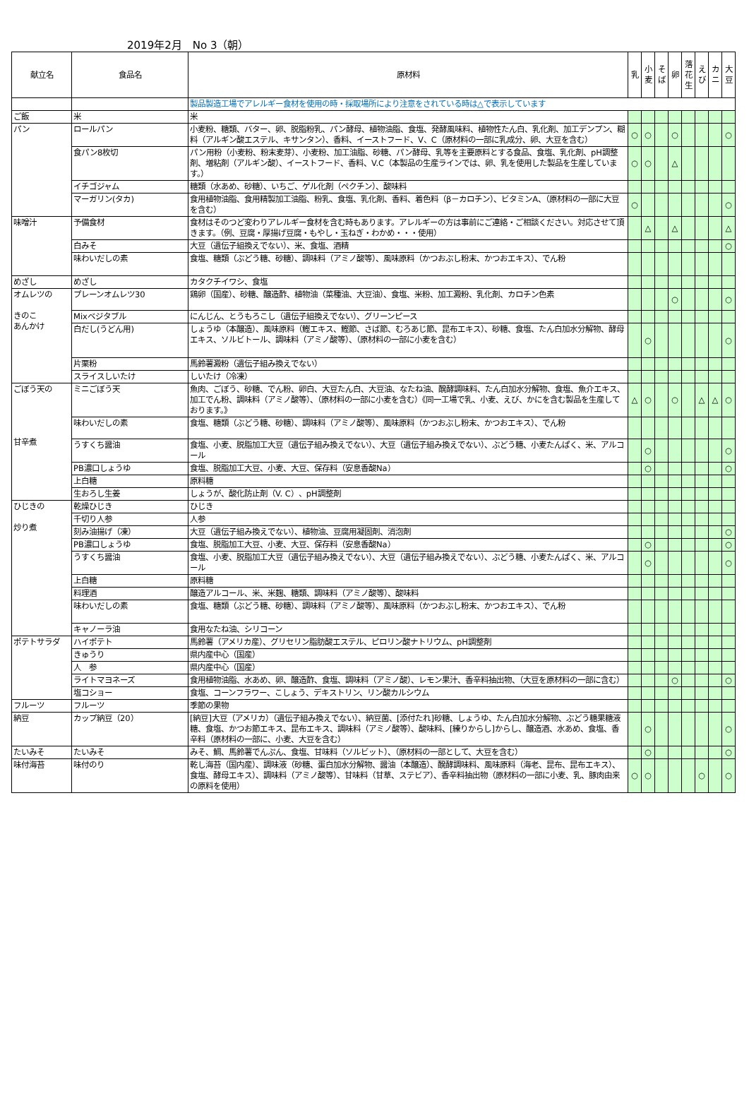2019年2月　No 3（朝）
| 献立名 | 食品名 | 原材料 | 乳 | 小 麦 | そ ば | 卵 | 落 花 生 | え び | カ ニ | 大 豆 |
| --- | --- | --- | --- | --- | --- | --- | --- | --- | --- | --- |
| | | 製品製造工場でアレルギー食材を使用の時・採取場所により注意をされている時は△で表示しています | | | | | | | | |
| ご飯 | 米 | 米 | | | | | | | | |
| パン | ロールパン | 小麦粉、糖類、バター、卵、脱脂粉乳、パン酵母、植物油脂、食塩、発酵風味料、植物性たん白、乳化剤、加工デンプン、糊料（アルギン酸エステル、キサンタン）、香料、イーストフード、V、C（原材料の一部に乳成分、卵、大豆を含む） | ○ | ○ | | ○ | | | | ○ |
| | 食パン8枚切 | パン用粉（小麦粉、粉末麦芽）、小麦粉、加工油脂、砂糖、パン酵母、乳等を主要原料とする食品、食塩、乳化剤、pH調整剤、増粘剤（アルギン酸）、イーストフード、香料、V.C（本製品の生産ラインでは、卵、乳を使用した製品を生産しています。） | ○ | ○ | | △ | | | | |
| | イチゴジャム | 糖類（水あめ、砂糖）、いちご、ゲル化剤（ペクチン）、酸味料 | | | | | | | | |
| | マーガリン(タカ) | 食用植物油脂、食用精製加工油脂、粉乳、食塩、乳化剤、香料、着色料（β－カロチン）、ビタミンA、（原材料の一部に大豆を含む） | ○ | | | | | | | ○ |
| 味噌汁 | 予備食材 | 食材はそのつど変わりアレルギー食材を含む時もあります。アレルギーの方は事前にご連絡・ご相談ください。対応させて頂きます。（例、豆腐・厚揚げ豆腐・もやし・玉ねぎ・わかめ・・・使用） | | △ | | △ | | | | △ |
| | 白みそ | 大豆（遺伝子組換えでない）、米、食塩、酒精 | | | | | | | | ○ |
| | 味わいだしの素 | 食塩、糖類（ぶどう糖、砂糖）、調味料（アミノ酸等）、風味原料（かつおぶし粉末、かつおエキス）、でん粉 | | | | | | | | |
| めざし | めざし | カタクチイワシ、食塩 | | | | | | | | |
| オムレツの きのこ あんかけ | プレーンオムレツ30 | 鶏卵（国産）、砂糖、醸造酢、植物油（菜種油、大豆油）、食塩、米粉、加工澱粉、乳化剤、カロチン色素 | | | | ○ | | | | ○ |
| | Mixベジタブル | にんじん、とうもろこし（遺伝子組換えでない）、グリーンピース | | | | | | | | |
| | 白だし(うどん用) | しょうゆ（本醸造）、風味原料（鰹エキス、鰹節、さば節、むろあじ節、昆布エキス）、砂糖、食塩、たん白加水分解物、酵母エキス、ソルビトール、調味料（アミノ酸等）、（原材料の一部に小麦を含む） | | ○ | | | | | | ○ |
| | 片栗粉 | 馬鈴薯澱粉（遺伝子組み換えでない） | | | | | | | | |
| | スライスしいたけ | しいたけ（冷凍） | | | | | | | | |
| ごぼう天の 甘辛煮 | ミニごぼう天 | 魚肉、ごぼう、砂糖、でん粉、卵白、大豆たん白、大豆油、なたね油、醗酵調味料、たん白加水分解物、食塩、魚介エキス、加工でん粉、調味料（アミノ酸等）、（原材料の一部に小麦を含む）《同一工場で乳、小麦、えび、かにを含む製品を生産しております。》 | △ | ○ | | ○ | | △ | △ | ○ |
| | 味わいだしの素 | 食塩、糖類（ぶどう糖、砂糖）、調味料（アミノ酸等）、風味原料（かつおぶし粉末、かつおエキス）、でん粉 | | | | | | | | |
| | うすくち醤油 | 食塩、小麦、脱脂加工大豆（遺伝子組み換えでない）、大豆（遺伝子組み換えでない）、ぶどう糖、小麦たんぱく、米、アルコール | | ○ | | | | | | ○ |
| | PB濃口しょうゆ | 食塩、脱脂加工大豆、小麦、大豆、保存料（安息香酸Na） | | ○ | | | | | | ○ |
| | 上白糖 | 原料糖 | | | | | | | | |
| | 生おろし生姜 | しょうが、酸化防止剤（V. C）、pH調整剤 | | | | | | | | |
| ひじきの 炒り煮 | 乾燥ひじき | ひじき | | | | | | | | |
| | 千切り人参 | 人参 | | | | | | | | |
| | 刻み油揚げ（凍） | 大豆（遺伝子組み換えでない）、植物油、豆腐用凝固剤、消泡剤 | | | | | | | | ○ |
| | PB濃口しょうゆ | 食塩、脱脂加工大豆、小麦、大豆、保存料（安息香酸Na） | | ○ | | | | | | ○ |
| | うすくち醤油 | 食塩、小麦、脱脂加工大豆（遺伝子組み換えでない）、大豆（遺伝子組み換えでない）、ぶどう糖、小麦たんぱく、米、アルコール | | ○ | | | | | | ○ |
| | 上白糖 | 原料糖 | | | | | | | | |
| | 料理酒 | 醸造アルコール、米、米麹、糖類、調味料（アミノ酸等）、酸味料 | | | | | | | | |
| | 味わいだしの素 | 食塩、糖類（ぶどう糖、砂糖）、調味料（アミノ酸等）、風味原料（かつおぶし粉末、かつおエキス）、でん粉 | | | | | | | | |
| | キャノーラ油 | 食用なたね油、シリコーン | | | | | | | | |
| ポテトサラダ | ハイポテト | 馬鈴薯（アメリカ産）、グリセリン脂肪酸エステル、ピロリン酸ナトリウム、pH調整剤 | | | | | | | | |
| | きゅうり | 県内産中心（国産） | | | | | | | | |
| | 人 参 | 県内産中心（国産） | | | | | | | | |
| | ライトマヨネーズ | 食用植物油脂、水あめ、卵、醸造酢、食塩、調味料（アミノ酸）、レモン果汁、香辛料抽出物、（大豆を原材料の一部に含む） | | | | ○ | | | | ○ |
| | 塩コショー | 食塩、コーンフラワー、こしょう、デキストリン、リン酸カルシウム | | | | | | | | |
| フルーツ | フルーツ | 季節の果物 | | | | | | | | |
| 納豆 | カップ納豆（20） | [納豆]大豆（アメリカ）（遺伝子組み換えでない）、納豆菌、[添付たれ]砂糖、しょうゆ、たん白加水分解物、ぶどう糖果糖液糖、食塩、かつお節エキス、昆布エキス、調味料（アミノ酸等）、酸味料、[練りからし]からし、醸造酒、水あめ、食塩、香辛料（原材料の一部に、小麦、大豆を含む） | | ○ | | | | | | ○ |
| たいみそ | たいみそ | みそ、鯛、馬鈴薯でんぷん、食塩、甘味料（ソルビット）、（原材料の一部として、大豆を含む） | | ○ | | | | | | ○ |
| 味付海苔 | 味付のり | 乾し海苔（国内産）、調味液（砂糖、蛋白加水分解物、醤油（本醸造）、醗酵調味料、風味原料（海老、昆布、昆布エキス）、食塩、酵母エキス）、調味料（アミノ酸等）、甘味料（甘草、ステビア）、香辛料抽出物（原材料の一部に小麦、乳、豚肉由来の原料を使用） | ○ | ○ | | | | ○ | | ○ |